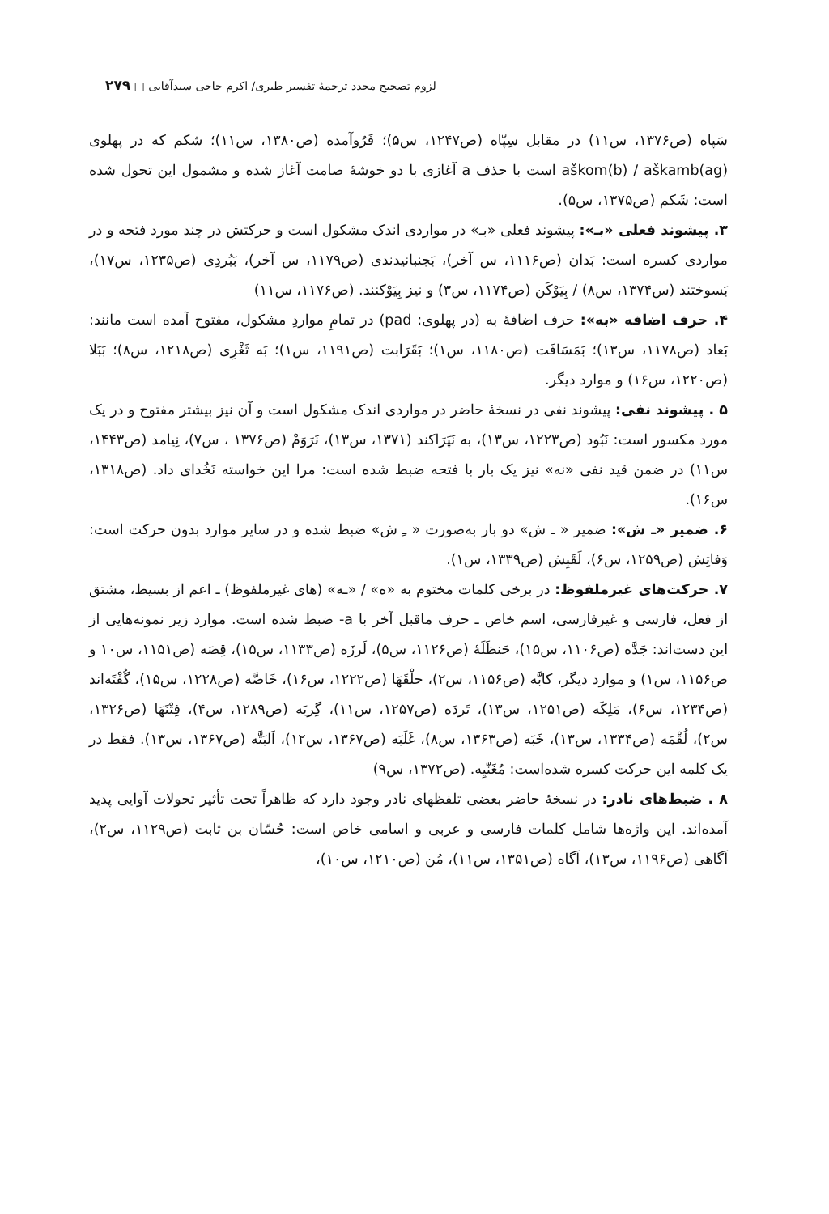لزوم تصحیح مجدد ترجمهٔ تفسیر طبری/ اکرم حاجی سیدآقایی □ ۲۷۹
سَپاه (ص۱۳۷۶، س۱۱) در مقابل سِپّاه (ص۱۲۴۷، س۵)؛ فَرُوآمده (ص۱۳۸۰، س۱۱)؛ شکم که در پهلوی aškom(b) / aškamb(ag) است با حذف a آغازی با دو خوشهٔ صامت آغاز شده و مشمول این تحول شده است: شَکم (ص۱۳۷۵، س۵).
۳. پیشوند فعلی «بـ»: پیشوند فعلی «بـ» در مواردی اندک مشکول است و حرکتش در چند مورد فتحه و در مواردی کسره است: بَدان (ص۱۱۱۶، س آخر)، بَجنبانیدندی (ص۱۱۷۹، س آخر)، بَبُردِی (ص۱۲۳۵، س۱۷)، بَسوختند (س۱۳۷۴، س۸) / بِیَوْکَن (ص۱۱۷۴، س۳) و نیز بِیَوْکنند. (ص۱۱۷۶، س۱۱)
۴. حرف اضافه «به»: حرف اضافهٔ به (در پهلوی: pad) در تمامِ مواردِ مشکول، مفتوح آمده است مانند: بَعاد (ص۱۱۷۸، س۱۳)؛ بَمَسَافَت (ص۱۱۸۰، س۱)؛ بَقَرَابت (ص۱۱۹۱، س۱)؛ بَه ثَغْرِی (ص۱۲۱۸، س۸)؛ بَبَلا (ص۱۲۲۰، س۱۶) و موارد دیگر.
۵ . پیشوند نفی: پیشوند نفی در نسخهٔ حاضر در مواردی اندک مشکول است و آن نیز بیشتر مفتوح و در یک مورد مکسور است: نَبُود (ص۱۲۲۳، س۱۳)، به نَپَرَاکند (۱۳۷۱، س۱۳)، نَرَوَمْ (ص۱۳۷۶ ، س۷)، نِیامد (ص۱۴۴۳، س۱۱) در ضمن قید نفی «نه» نیز یک بار با فتحه ضبط شده است: مرا این خواسته نَخُدای داد. (ص۱۳۱۸، س۱۶).
۶. ضمیر «ـ ش»: ضمیر « ـ ش» دو بار به‌صورت « ـِ ش» ضبط شده و در سایر موارد بدون حرکت است: وَفاتِش (ص۱۲۵۹، س۶)، لَقَبِش (ص۱۳۳۹، س۱).
۷. حرکت‌های غیرملفوظ: در برخی کلمات مختوم به «ه» / «ـه» (های غیرملفوظ) ـ اعم از بسیط، مشتق از فعل، فارسی و غیرفارسی، اسم خاص ـ حرف ماقبل آخر با a- ضبط شده است. موارد زیر نمونه‌هایی از این دست‌اند: جَدَّه (ص۱۱۰۶، س۱۵)، حَنظَلَهٔ (ص۱۱۲۶، س۵)، لَرزَه (ص۱۱۳۳، س۱۵)، قِصَه (ص۱۱۵۱، س۱۰ و ص۱۱۵۶، س۱) و موارد دیگر، کابَّه (ص۱۱۵۶، س۲)، حلْقَهَا (ص۱۲۲۲، س۱۶)، خَاصَّه (ص۱۲۲۸، س۱۵)، گُفْتَه‌اند (ص۱۲۳۴، س۶)، مَلِکَه (ص۱۲۵۱، س۱۳)، تَردَه (ص۱۲۵۷، س۱۱)، گِریَه (ص۱۲۸۹، س۴)، فِتْنَهَا (ص۱۳۲۶، س۲)، لُقْمَه (ص۱۳۳۴، س۱۳)، خَبَه (ص۱۳۶۳، س۸)، غَلَبَه (ص۱۳۶۷، س۱۲)، اَلبَتَّه (ص۱۳۶۷، س۱۳). فقط در یک کلمه این حرکت کسره شده‌است: مُغَنّیِه. (ص۱۳۷۲، س۹)
۸ . ضبط‌های نادر: در نسخهٔ حاضر بعضی تلفظهای نادر وجود دارد که ظاهراً تحت تأثیر تحولات آوایی پدید آمده‌اند. این واژه‌ها شامل کلمات فارسی و عربی و اسامی خاص است: حُسّان بن ثابت (ص۱۱۲۹، س۲)، اَگاهی (ص۱۱۹۶، س۱۳)، اَگاه (ص۱۳۵۱، س۱۱)، مُن (ص۱۲۱۰، س۱۰)،